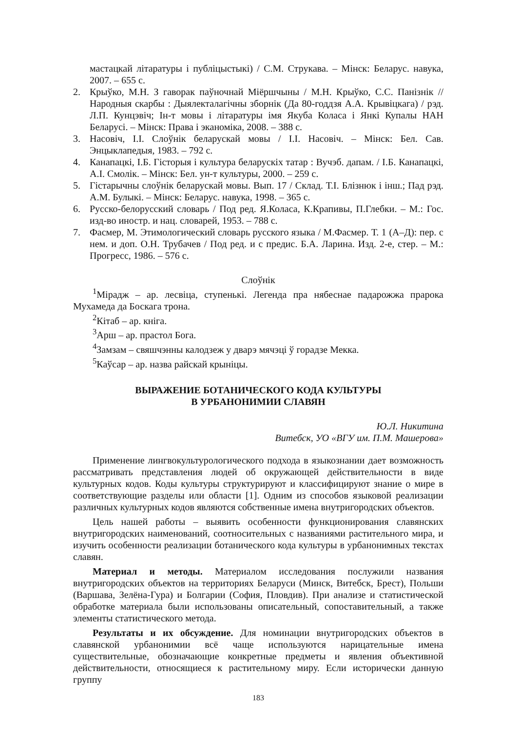мастацкай літаратуры і публіцыстыкі) / С.М. Струкава. – Мінск: Беларус. навука, 2007. – 655 с.
2. Крыўко, М.Н. З гаворак паўночнай Міёршчыны / М.Н. Крыўко, С.С. Панізнік // Народныя скарбы : Дыялекталагічны зборнік (Да 80-годдзя А.А. Крывіцкага) / рэд. Л.П. Кунцэвіч; Ін-т мовы і літаратуры імя Якуба Коласа і Янкі Купалы НАН Беларусі. – Мінск: Права і эканоміка, 2008. – 388 с.
3. Насовіч, І.І. Слоўнік беларускай мовы / І.І. Насовіч. – Мінск: Бел. Сав. Энцыклапедыя, 1983. – 792 с.
4. Канапацкі, І.Б. Гісторыя і культура беларускіх татар : Вучэб. дапам. / І.Б. Канапацкі, А.І. Смолік. – Мінск: Бел. ун-т культуры, 2000. – 259 с.
5. Гістарычны слоўнік беларускай мовы. Вып. 17 / Склад. Т.І. Блізнюк і інш.; Пад рэд. А.М. Булыкі. – Мінск: Беларус. навука, 1998. – 365 с.
6. Русско-белорусский словарь / Под ред. Я.Коласа, К.Крапивы, П.Глебки. – М.: Гос. изд-во иностр. и нац. словарей, 1953. – 788 с.
7. Фасмер, М. Этимологический словарь русского языка / М.Фасмер. Т. 1 (А–Д): пер. с нем. и доп. О.Н. Трубачев / Под ред. и с предис. Б.А. Ларина. Изд. 2-е, стер. – М.: Прогресс, 1986. – 576 с.
Слоўнік
<sup>1</sup> Мірадж – ар. лесвіца, ступенькі. Легенда пра нябеснае падарожжа прарока Мухамеда да Боскага трона.
<sup>2</sup> Кітаб – ар. кніга.
<sup>3</sup> Арш – ар. прастол Бога.
<sup>4</sup> Замзам – свяшчэнны калодзеж у дварэ мячэці ў горадзе Мекка.
<sup>5</sup> Каўсар – ар. назва райскай крыніцы.
ВЫРАЖЕНИЕ БОТАНИЧЕСКОГО КОДА КУЛЬТУРЫ
В УРБАНОНИМИИ СЛАВЯН
Ю.Л. Никитина
Витебск, УО «ВГУ им. П.М. Машерова»
Применение лингвокультурологического подхода в языкознании дает возможность рассматривать представления людей об окружающей действительности в виде культурных кодов. Коды культуры структурируют и классифицируют знание о мире в соответствующие разделы или области [1]. Одним из способов языковой реализации различных культурных кодов являются собственные имена внутригородских объектов.
Цель нашей работы – выявить особенности функционирования славянских внутригородских наименований, соотносительных с названиями растительного мира, и изучить особенности реализации ботанического кода культуры в урбанонимных текстах славян.
Материал и методы. Материалом исследования послужили названия внутригородских объектов на территориях Беларуси (Минск, Витебск, Брест), Польши (Варшава, Зелёна-Гура) и Болгарии (София, Пловдив). При анализе и статистической обработке материала были использованы описательный, сопоставительный, а также элементы статистического метода.
Результаты и их обсуждение. Для номинации внутригородских объектов в славянской урбанонимии всё чаще используются нарицательные имена существительные, обозначающие конкретные предметы и явления объективной действительности, относящиеся к растительному миру. Если исторически данную группу
183